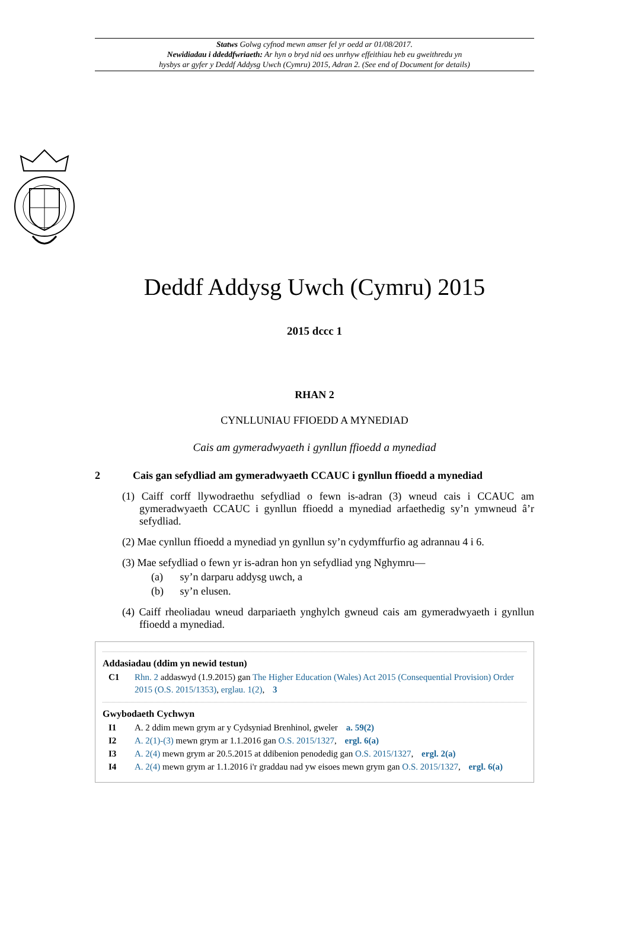Statws Golwg cyfnod mewn amser fel yr oedd ar 01/08/2017.
Newidiadau i ddeddfwriaeth: Ar hyn o bryd nid oes unrhyw effeithiau heb eu gweithredu yn
hysbys ar gyfer y Deddf Addysg Uwch (Cymru) 2015, Adran 2. (See end of Document for details)
Deddf Addysg Uwch (Cymru) 2015
2015 dccc 1
RHAN 2
CYNLLUNIAU FFIOEDD A MYNEDIAD
Cais am gymeradwyaeth i gynllun ffioedd a mynediad
2 Cais gan sefydliad am gymeradwyaeth CCAUC i gynllun ffioedd a mynediad
(1) Caiff corff llywodraethu sefydliad o fewn is-adran (3) wneud cais i CCAUC am gymeradwyaeth CCAUC i gynllun ffioedd a mynediad arfaethedig sy’n ymwneud â’r sefydliad.
(2) Mae cynllun ffioedd a mynediad yn gynllun sy’n cydymffurfio ag adrannau 4 i 6.
(3) Mae sefydliad o fewn yr is-adran hon yn sefydliad yng Nghymru—
(a) sy’n darparu addysg uwch, a
(b) sy’n elusen.
(4) Caiff rheoliadau wneud darpariaeth ynghylch gwneud cais am gymeradwyaeth i gynllun ffioedd a mynediad.
Addasiadau (ddim yn newid testun)
C1 Rhn. 2 addaswyd (1.9.2015) gan The Higher Education (Wales) Act 2015 (Consequential Provision) Order 2015 (O.S. 2015/1353), erglau. 1(2), 3
Gwybodaeth Cychwyn
I1 A. 2 ddim mewn grym ar y Cydsyniad Brenhinol, gweler a. 59(2)
I2 A. 2(1)-(3) mewn grym ar 1.1.2016 gan O.S. 2015/1327, ergl. 6(a)
I3 A. 2(4) mewn grym ar 20.5.2015 at ddibenion penodedig gan O.S. 2015/1327, ergl. 2(a)
I4 A. 2(4) mewn grym ar 1.1.2016 i'r graddau nad yw eisoes mewn grym gan O.S. 2015/1327, ergl. 6(a)